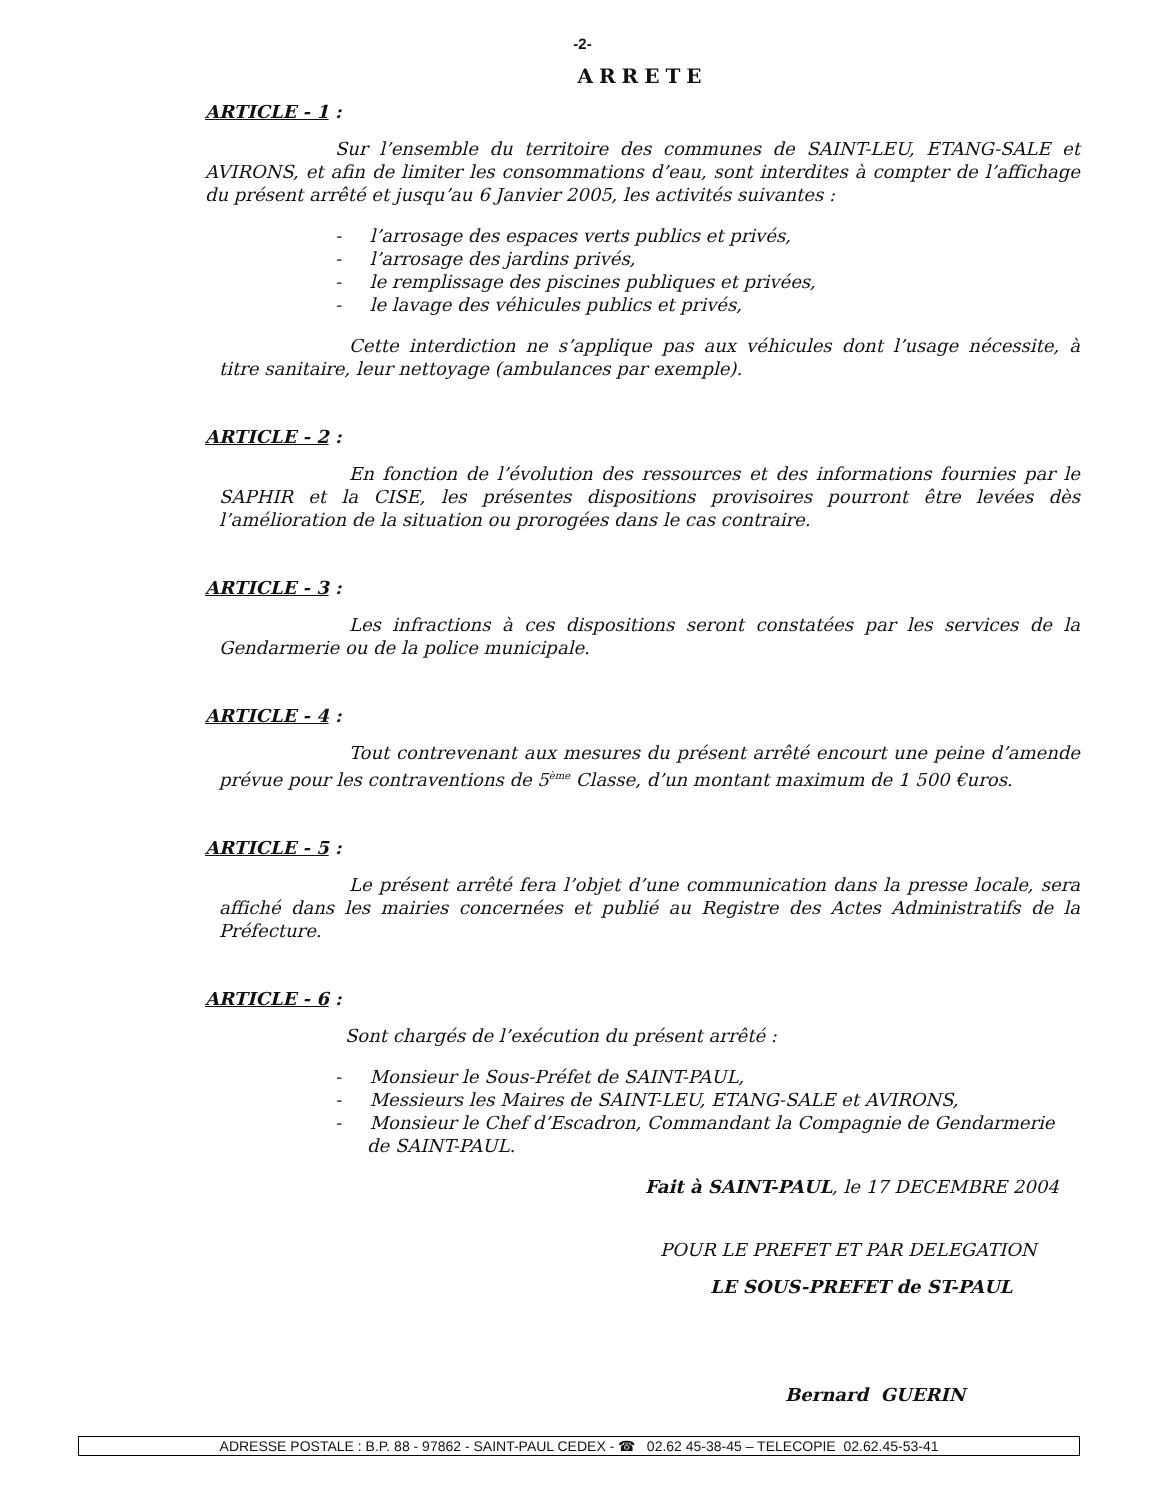-2-
ARRETE
ARTICLE - 1 :
Sur l’ensemble du territoire des communes de SAINT-LEU, ETANG-SALE et AVIRONS, et afin de limiter les consommations d’eau, sont interdites à compter de l’affichage du présent arrêté et jusqu’au 6 Janvier 2005, les activités suivantes :
- l’arrosage des espaces verts publics et privés,
- l’arrosage des jardins privés,
- le remplissage des piscines publiques et privées,
- le lavage des véhicules publics et privés,
Cette interdiction ne s’applique pas aux véhicules dont l’usage nécessite, à titre sanitaire, leur nettoyage (ambulances par exemple).
ARTICLE - 2 :
En fonction de l’évolution des ressources et des informations fournies par le SAPHIR et la CISE, les présentes dispositions provisoires pourront être levées dès l’amélioration de la situation ou prorogées dans le cas contraire.
ARTICLE - 3 :
Les infractions à ces dispositions seront constatées par les services de la Gendarmerie ou de la police municipale.
ARTICLE - 4 :
Tout contrevenant aux mesures du présent arrêté encourt une peine d’amende prévue pour les contraventions de 5<sup>ème</sup> Classe, d’un montant maximum de 1 500 €uros.
ARTICLE - 5 :
Le présent arrêté fera l’objet d’une communication dans la presse locale, sera affiché dans les mairies concernées et publié au Registre des Actes Administratifs de la Préfecture.
ARTICLE - 6 :
Sont chargés de l’exécution du présent arrêté :
- Monsieur le Sous-Préfet de SAINT-PAUL,
- Messieurs les Maires de SAINT-LEU, ETANG-SALE et AVIRONS,
- Monsieur le Chef d’Escadron, Commandant la Compagnie de Gendarmerie de SAINT-PAUL.
Fait à SAINT-PAUL, le 17 DECEMBRE 2004
POUR LE PREFET ET PAR DELEGATION
LE SOUS-PREFET de ST-PAUL
Bernard GUERIN
ADRESSE POSTALE : B.P. 88 - 97862 - SAINT-PAUL CEDEX - ☎ 02.62 45-38-45 – TELECOPIE 02.62.45-53-41